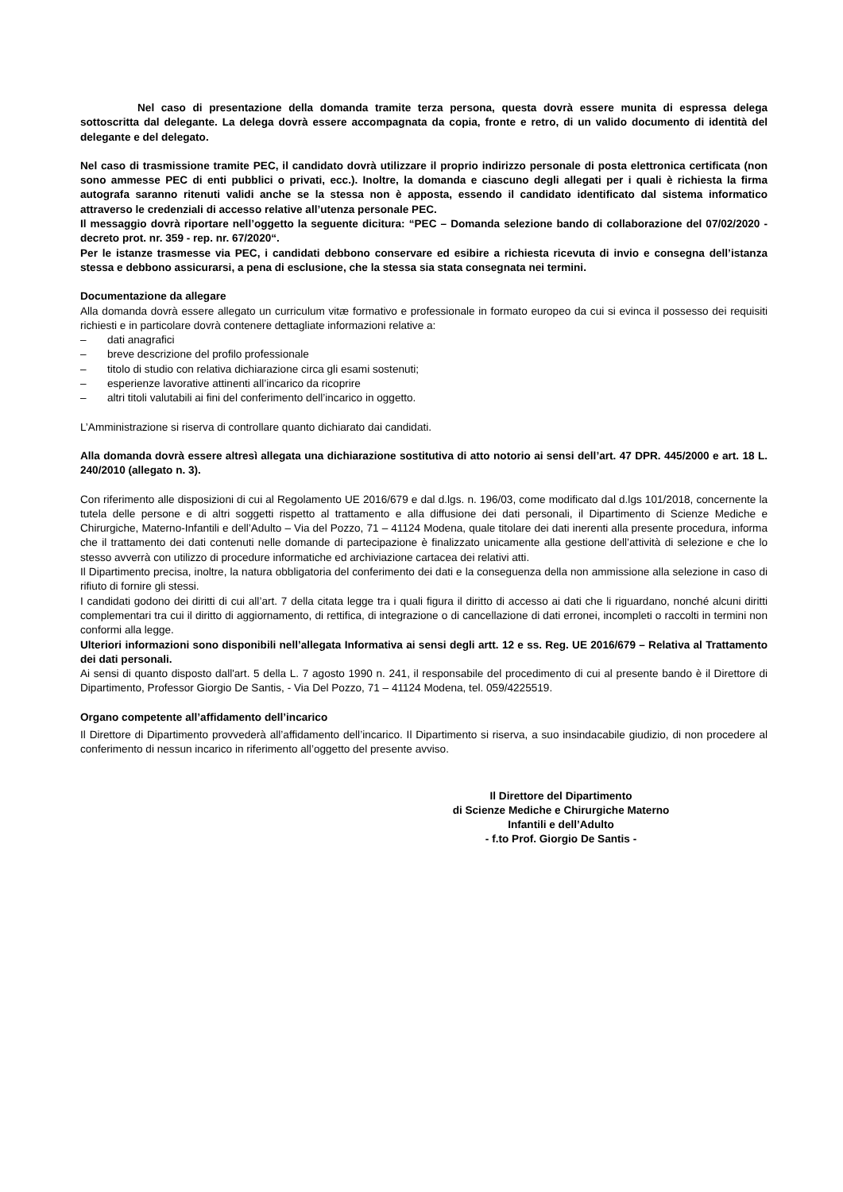Nel caso di presentazione della domanda tramite terza persona, questa dovrà essere munita di espressa delega sottoscritta dal delegante. La delega dovrà essere accompagnata da copia, fronte e retro, di un valido documento di identità del delegante e del delegato.
Nel caso di trasmissione tramite PEC, il candidato dovrà utilizzare il proprio indirizzo personale di posta elettronica certificata (non sono ammesse PEC di enti pubblici o privati, ecc.). Inoltre, la domanda e ciascuno degli allegati per i quali è richiesta la firma autografa saranno ritenuti validi anche se la stessa non è apposta, essendo il candidato identificato dal sistema informatico attraverso le credenziali di accesso relative all’utenza personale PEC.
Il messaggio dovrà riportare nell’oggetto la seguente dicitura: “PEC – Domanda selezione bando di collaborazione del 07/02/2020 - decreto prot. nr. 359 - rep. nr. 67/2020“.
Per le istanze trasmesse via PEC, i candidati debbono conservare ed esibire a richiesta ricevuta di invio e consegna dell’istanza stessa e debbono assicurarsi, a pena di esclusione, che la stessa sia stata consegnata nei termini.
Documentazione da allegare
Alla domanda dovrà essere allegato un curriculum vitæ formativo e professionale in formato europeo da cui si evinca il possesso dei requisiti richiesti e in particolare dovrà contenere dettagliate informazioni relative a:
– dati anagrafici
– breve descrizione del profilo professionale
– titolo di studio con relativa dichiarazione circa gli esami sostenuti;
– esperienze lavorative attinenti all’incarico da ricoprire
– altri titoli valutabili ai fini del conferimento dell’incarico in oggetto.
L’Amministrazione si riserva di controllare quanto dichiarato dai candidati.
Alla domanda dovrà essere altresì allegata una dichiarazione sostitutiva di atto notorio ai sensi dell’art. 47 DPR. 445/2000 e art. 18 L. 240/2010 (allegato n. 3).
Con riferimento alle disposizioni di cui al Regolamento UE 2016/679 e dal d.lgs. n. 196/03, come modificato dal d.lgs 101/2018, concernente la tutela delle persone e di altri soggetti rispetto al trattamento e alla diffusione dei dati personali, il Dipartimento di Scienze Mediche e Chirurgiche, Materno-Infantili e dell’Adulto – Via del Pozzo, 71 – 41124 Modena, quale titolare dei dati inerenti alla presente procedura, informa che il trattamento dei dati contenuti nelle domande di partecipazione è finalizzato unicamente alla gestione dell’attività di selezione e che lo stesso avverrà con utilizzo di procedure informatiche ed archiviazione cartacea dei relativi atti.
Il Dipartimento precisa, inoltre, la natura obbligatoria del conferimento dei dati e la conseguenza della non ammissione alla selezione in caso di rifiuto di fornire gli stessi.
I candidati godono dei diritti di cui all’art. 7 della citata legge tra i quali figura il diritto di accesso ai dati che li riguardano, nonché alcuni diritti complementari tra cui il diritto di aggiornamento, di rettifica, di integrazione o di cancellazione di dati erronei, incompleti o raccolti in termini non conformi alla legge.
Ulteriori informazioni sono disponibili nell’allegata Informativa ai sensi degli artt. 12 e ss. Reg. UE 2016/679 – Relativa al Trattamento dei dati personali.
Ai sensi di quanto disposto dall'art. 5 della L. 7 agosto 1990 n. 241, il responsabile del procedimento di cui al presente bando è il Direttore di Dipartimento, Professor Giorgio De Santis, - Via Del Pozzo, 71 – 41124 Modena, tel. 059/4225519.
Organo competente all’affidamento dell’incarico
Il Direttore di Dipartimento provvederà all’affidamento dell’incarico. Il Dipartimento si riserva, a suo insindacabile giudizio, di non procedere al conferimento di nessun incarico in riferimento all’oggetto del presente avviso.
Il Direttore del Dipartimento
di Scienze Mediche e Chirurgiche Materno
Infantili e dell’Adulto
- f.to Prof. Giorgio De Santis -